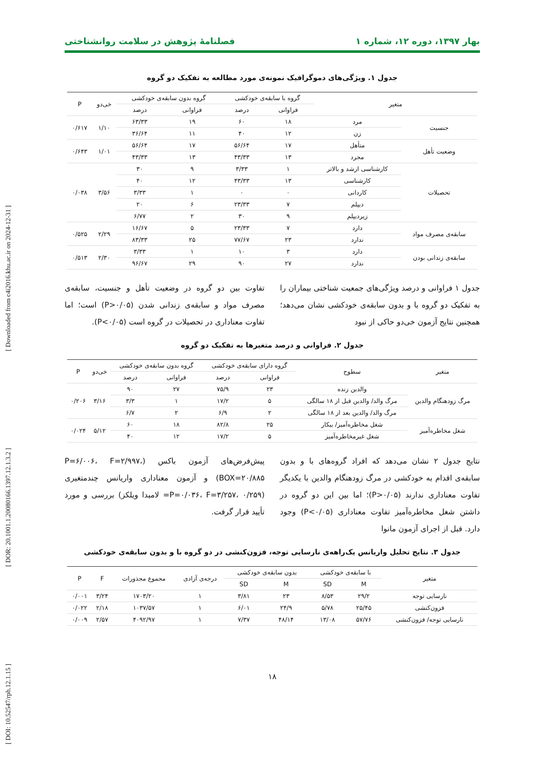[ DOI: 10.52547/rph.12.1.15 ] [ DOR: 20.1001.1.20080166.1397.12.1.3.2 ] [ Downloaded from c4i2016.khu.ac.ir on 2024-12-31 ]
بهار ۱۳۹۷، دوره ۱۲، شماره ۱ فصلنامهٔ پژوهش در سلامت روانشناختی
جدول ۱. ویژگی‌های دموگرافیک نمونه‌ی مورد مطالعه به تفکیک دو گروه
| متغیر | | گروه با سابقه‌ی خودکشی | | گروه بدون سابقه‌ی خودکشی | | خی‌دو | P |
| --- | --- | --- | --- | --- | --- | --- | --- |
| | | فراوانی | درصد | فراوانی | درصد | | |
| جنسیت | مرد | ۱۸ | ۶۰ | ۱۹ | ۶۳/۳۳ | ۱/۱۰ | ۰/۶۱۷ |
| | زن | ۱۲ | ۴۰ | ۱۱ | ۳۶/۶۴ | | |
| وضعیت تأهل | متأهل | ۱۷ | ۵۶/۶۴ | ۱۷ | ۵۶/۶۴ | ۱/۰۱ | ۰/۶۴۳ |
| | مجرد | ۱۳ | ۴۳/۳۳ | ۱۳ | ۴۳/۳۳ | | |
| تحصیلات | کارشناسی ارشد و بالاتر | ۱ | ۳/۳۳ | ۹ | ۳۰ | ۳/۵۶ | ۰/۰۳۸ |
| | کارشناسی | ۱۳ | ۴۳/۳۳ | ۱۲ | ۴۰ | | |
| | کاردانی | ۰ | ۰ | ۱ | ۳/۳۳ | | |
| | دیپلم | ۷ | ۲۳/۳۳ | ۶ | ۲۰ | | |
| | زیردیپلم | ۹ | ۳۰ | ۲ | ۶/۷۷ | | |
| سابقه‌ی مصرف مواد | دارد | ۷ | ۲۳/۳۳ | ۵ | ۱۶/۶۷ | ۲/۲۹ | ۰/۵۲۵ |
| | ندارد | ۲۳ | ۷۷/۶۷ | ۲۵ | ۸۳/۳۳ | | |
| سابقه‌ی زندانی بودن | دارد | ۳ | ۱۰ | ۱ | ۳/۳۳ | ۲/۳۰ | ۰/۵۱۳ |
| | ندارد | ۲۷ | ۹۰ | ۲۹ | ۹۶/۶۷ | | |
جدول ۱ فراوانی و درصد ویژگی‌های جمعیت شناختی بیماران را به تفکیک دو گروه با و بدون سابقه‌ی خودکشی نشان می‌دهد؛ همچنین نتایج آزمون خی‌دو حاکی از نبود
تفاوت بین دو گروه در وضعیت تأهل و جنسیت، سابقه‌ی مصرف مواد و سابقه‌ی زندانی شدن (P>۰/۰۵) است؛ اما تفاوت معناداری در تحصیلات در گروه است (P<۰/۰۵).
جدول ۲. فراوانی و درصد متغیرها به تفکیک دو گروه
| متغیر | سطوح | گروه دارای سابقه‌ی خودکشی | | گروه بدون سابقه‌ی خودکشی | | خی‌دو | P |
| --- | --- | --- | --- | --- | --- | --- | --- |
| | | فراوانی | درصد | فراوانی | درصد | | |
| مرگ زودهنگام والدین | والدین زنده | ۲۳ | ۷۵/۹ | ۲۷ | ۹۰ | ۳/۱۶ | ۰/۲۰۶ |
| | مرگ والد/ والدین قبل از ۱۸ سالگی | ۵ | ۱۷/۲ | ۱ | ۳/۳ | | |
| | مرگ والد/ والدین بعد از ۱۸ سالگی | ۲ | ۶/۹ | ۲ | ۶/۷ | | |
| شغل مخاطره‌آمیز | شغل مخاطره‌آمیز/ بیکار | ۲۵ | ۸۲/۸ | ۱۸ | ۶۰ | ۵/۱۲ | ۰/۰۲۴ |
| | شغل غیرمخاطره‌آمیز | ۵ | ۱۷/۲ | ۱۲ | ۴۰ | | |
نتایج جدول ۲ نشان می‌دهد که افراد گروه‌های با و بدون سابقه‌ی اقدام به خودکشی در مرگ زودهنگام والدین با یکدیگر تفاوت معناداری ندارند (P>۰/۰۵)؛ اما بین این دو گروه در داشتن شغل مخاطره‌آمیز تفاوت معناداری (P<۰/۰۵) وجود دارد. قبل از اجرای آزمون مانوا
پیش‌فرض‌های آزمون باکس (P=۶/۰۰۶، F=۲/۹۹۷، BOX=۲۰/۸۸۵) و آزمون معناداری واریانس چندمتغیری (P=۰/۰۳۶، F=۳/۲۵۷، ۰/۲۵۹= لامبدا ویلکز) بررسی و مورد تأیید قرار گرفت.
جدول ۳. نتایج تحلیل واریانس یک‌راهه‌ی نارسایی توجه، فزون‌کنشی در دو گروه با و بدون سابقه‌ی خودکشی
| متغیر | با سابقه‌ی خودکشی | | بدون سابقه‌ی خودکشی | | درجه‌ی آزادی | مجموع مجذورات | F | P |
| --- | --- | --- | --- | --- | --- | --- | --- | --- |
| | M | SD | M | SD | | | | |
| نارسایی توجه | ۲۹/۲ | ۸/۵۳ | ۲۳ | ۳/۸۱ | ۱ | ۱۷۰۳/۲۰ | ۳/۲۴ | ۰/۰۰۱ |
| فزون‌کنشی | ۲۵/۴۵ | ۵/۷۸ | ۲۴/۹ | ۶/۰۱ | ۱ | ۱۰۳۷/۵۷ | ۲/۱۸ | ۰/۰۲۲ |
| نارسایی توجه/ فزون‌کنشی | ۵۷/۷۶ | ۱۳/۰۸ | ۴۸/۱۴ | ۷/۳۷ | ۱ | ۴۰۹۲/۹۷ | ۲/۵۷ | ۰/۰۰۹ |
۱۸